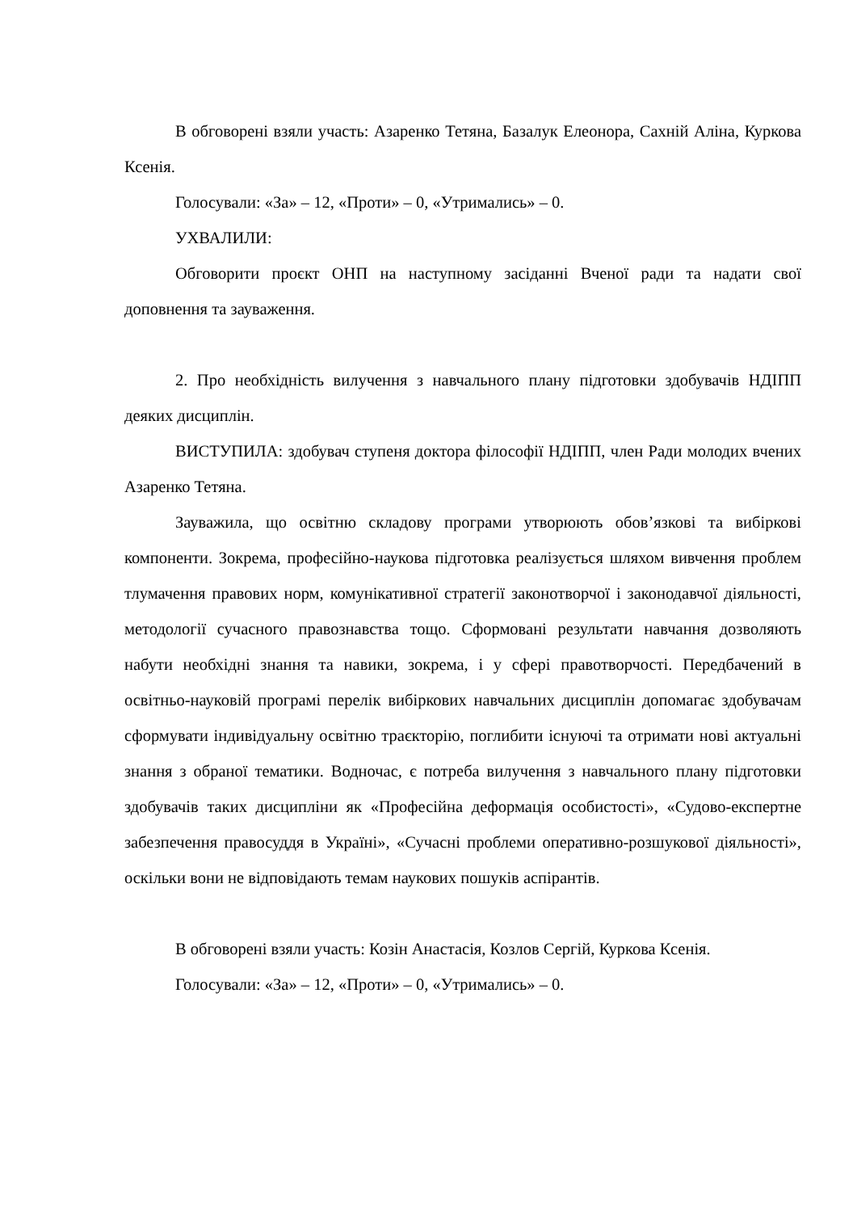В обговорені взяли участь: Азаренко Тетяна, Базалук Елеонора, Сахній Аліна, Куркова Ксенія.
Голосували: «За» – 12, «Проти» – 0, «Утримались» – 0.
УХВАЛИЛИ:
Обговорити проєкт ОНП на наступному засіданні Вченої ради та надати свої доповнення та зауваження.
2. Про необхідність вилучення з навчального плану підготовки здобувачів НДІПП деяких дисциплін.
ВИСТУПИЛА: здобувач ступеня доктора філософії НДІПП, член Ради молодих вчених Азаренко Тетяна.
Зауважила, що освітню складову програми утворюють обов’язкові та вибіркові компоненти. Зокрема, професійно-наукова підготовка реалізується шляхом вивчення проблем тлумачення правових норм, комунікативної стратегії законотворчої і законодавчої діяльності, методології сучасного правознавства тощо. Сформовані результати навчання дозволяють набути необхідні знання та навики, зокрема, і у сфері правотворчості. Передбачений в освітньо-науковій програмі перелік вибіркових навчальних дисциплін допомагає здобувачам сформувати індивідуальну освітню траєкторію, поглибити існуючі та отримати нові актуальні знання з обраної тематики. Водночас, є потреба вилучення з навчального плану підготовки здобувачів таких дисципліни як «Професійна деформація особистості», «Судово-експертне забезпечення правосуддя в Україні», «Сучасні проблеми оперативно-розшукової діяльності», оскільки вони не відповідають темам наукових пошуків аспірантів.
В обговорені взяли участь: Козін Анастасія, Козлов Сергій, Куркова Ксенія.
Голосували: «За» – 12, «Проти» – 0, «Утримались» – 0.